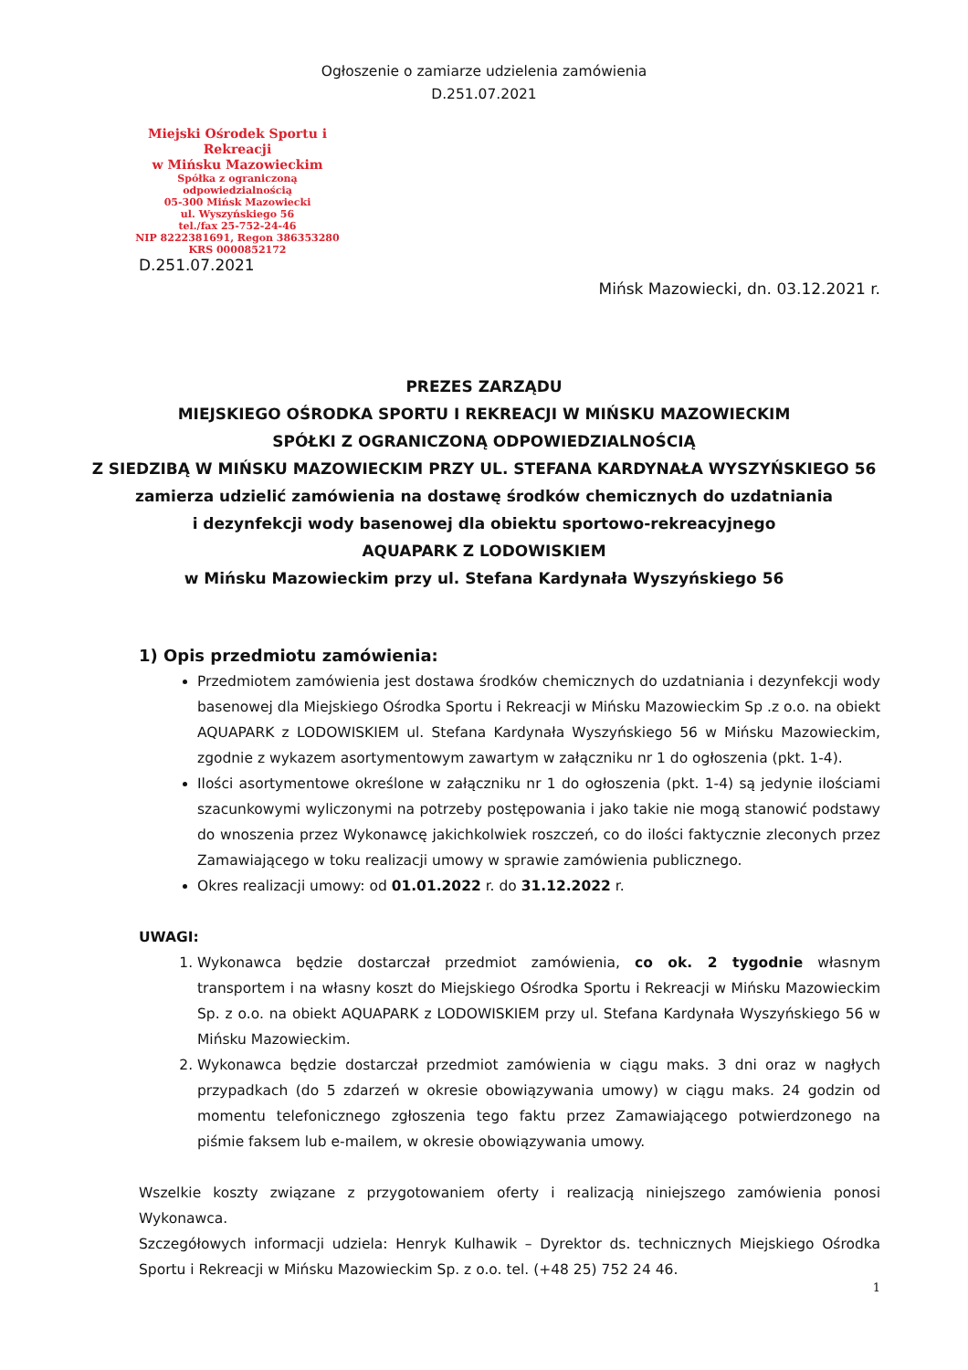Ogłoszenie o zamiarze udzielenia zamówienia
D.251.07.2021
Miejski Ośrodek Sportu i Rekreacji
w Mińsku Mazowieckim
Spółka z ograniczoną odpowiedzialnością
05-300 Mińsk Mazowiecki
ul. Wyszyńskiego 56
tel./fax 25-752-24-46
NIP 8222381691, Regon 386353280
KRS 0000852172
D.251.07.2021
Mińsk Mazowiecki, dn. 03.12.2021 r.
PREZES ZARZĄDU
MIEJSKIEGO OŚRODKA SPORTU I REKREACJI W MIŃSKU MAZOWIECKIM
SPÓŁKI Z OGRANICZONĄ ODPOWIEDZIALNOŚCIĄ
Z SIEDZIBĄ W MIŃSKU MAZOWIECKIM PRZY UL. STEFANA KARDYNAŁA WYSZYŃSKIEGO 56
zamierza udzielić zamówienia na dostawę środków chemicznych do uzdatniania
i dezynfekcji wody basenowej dla obiektu sportowo-rekreacyjnego
AQUAPARK Z LODOWISKIEM
w Mińsku Mazowieckim przy ul. Stefana Kardynała Wyszyńskiego 56
1) Opis przedmiotu zamówienia:
Przedmiotem zamówienia jest dostawa środków chemicznych do uzdatniania i dezynfekcji wody basenowej dla Miejskiego Ośrodka Sportu i Rekreacji w Mińsku Mazowieckim Sp .z o.o. na obiekt AQUAPARK z LODOWISKIEM ul. Stefana Kardynała Wyszyńskiego 56 w Mińsku Mazowieckim, zgodnie z wykazem asortymentowym zawartym w załączniku nr 1 do ogłoszenia (pkt. 1-4).
Ilości asortymentowe określone w załączniku nr 1 do ogłoszenia (pkt. 1-4) są jedynie ilościami szacunkowymi wyliczonymi na potrzeby postępowania i jako takie nie mogą stanowić podstawy do wnoszenia przez Wykonawcę jakichkolwiek roszczeń, co do ilości faktycznie zleconych przez Zamawiającego w toku realizacji umowy w sprawie zamówienia publicznego.
Okres realizacji umowy: od 01.01.2022 r. do 31.12.2022 r.
UWAGI:
1. Wykonawca będzie dostarczał przedmiot zamówienia, co ok. 2 tygodnie własnym transportem i na własny koszt do Miejskiego Ośrodka Sportu i Rekreacji w Mińsku Mazowieckim Sp. z o.o. na obiekt AQUAPARK z LODOWISKIEM przy ul. Stefana Kardynała Wyszyńskiego 56 w Mińsku Mazowieckim.
2. Wykonawca będzie dostarczał przedmiot zamówienia w ciągu maks. 3 dni oraz w nagłych przypadkach (do 5 zdarzeń w okresie obowiązywania umowy) w ciągu maks. 24 godzin od momentu telefonicznego zgłoszenia tego faktu przez Zamawiającego potwierdzonego na piśmie faksem lub e-mailem, w okresie obowiązywania umowy.
Wszelkie koszty związane z przygotowaniem oferty i realizacją niniejszego zamówienia ponosi Wykonawca.
Szczegółowych informacji udziela: Henryk Kulhawik – Dyrektor ds. technicznych Miejskiego Ośrodka Sportu i Rekreacji w Mińsku Mazowieckim Sp. z o.o. tel. (+48 25) 752 24 46.
1